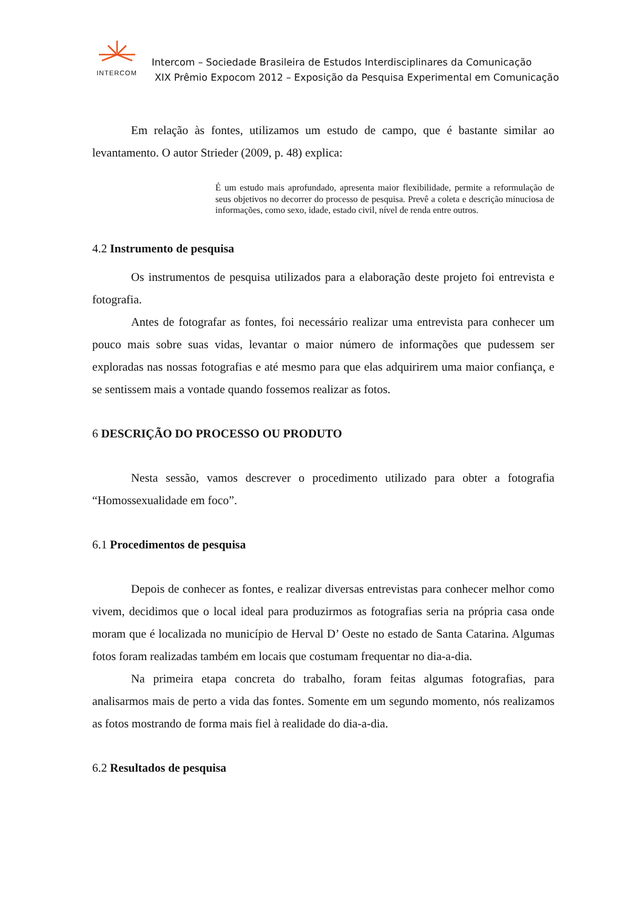INTERCOM
Intercom – Sociedade Brasileira de Estudos Interdisciplinares da Comunicação
XIX Prêmio Expocom 2012 – Exposição da Pesquisa Experimental em Comunicação
Em relação às fontes, utilizamos um estudo de campo, que é bastante similar ao levantamento. O autor Strieder (2009, p. 48) explica:
É um estudo mais aprofundado, apresenta maior flexibilidade, permite a reformulação de seus objetivos no decorrer do processo de pesquisa. Prevê a coleta e descrição minuciosa de informações, como sexo, idade, estado civil, nível de renda entre outros.
4.2 Instrumento de pesquisa
Os instrumentos de pesquisa utilizados para a elaboração deste projeto foi entrevista e fotografia.
Antes de fotografar as fontes, foi necessário realizar uma entrevista para conhecer um pouco mais sobre suas vidas, levantar o maior número de informações que pudessem ser exploradas nas nossas fotografias e até mesmo para que elas adquirirem uma maior confiança, e se sentissem mais a vontade quando fossemos realizar as fotos.
6 DESCRIÇÃO DO PROCESSO OU PRODUTO
Nesta sessão, vamos descrever o procedimento utilizado para obter a fotografia “Homossexualidade em foco”.
6.1 Procedimentos de pesquisa
Depois de conhecer as fontes, e realizar diversas entrevistas para conhecer melhor como vivem, decidimos que o local ideal para produzirmos as fotografias seria na própria casa onde moram que é localizada no município de Herval D’ Oeste no estado de Santa Catarina. Algumas fotos foram realizadas também em locais que costumam frequentar no dia-a-dia.
Na primeira etapa concreta do trabalho, foram feitas algumas fotografias, para analisarmos mais de perto a vida das fontes. Somente em um segundo momento, nós realizamos as fotos mostrando de forma mais fiel à realidade do dia-a-dia.
6.2 Resultados de pesquisa